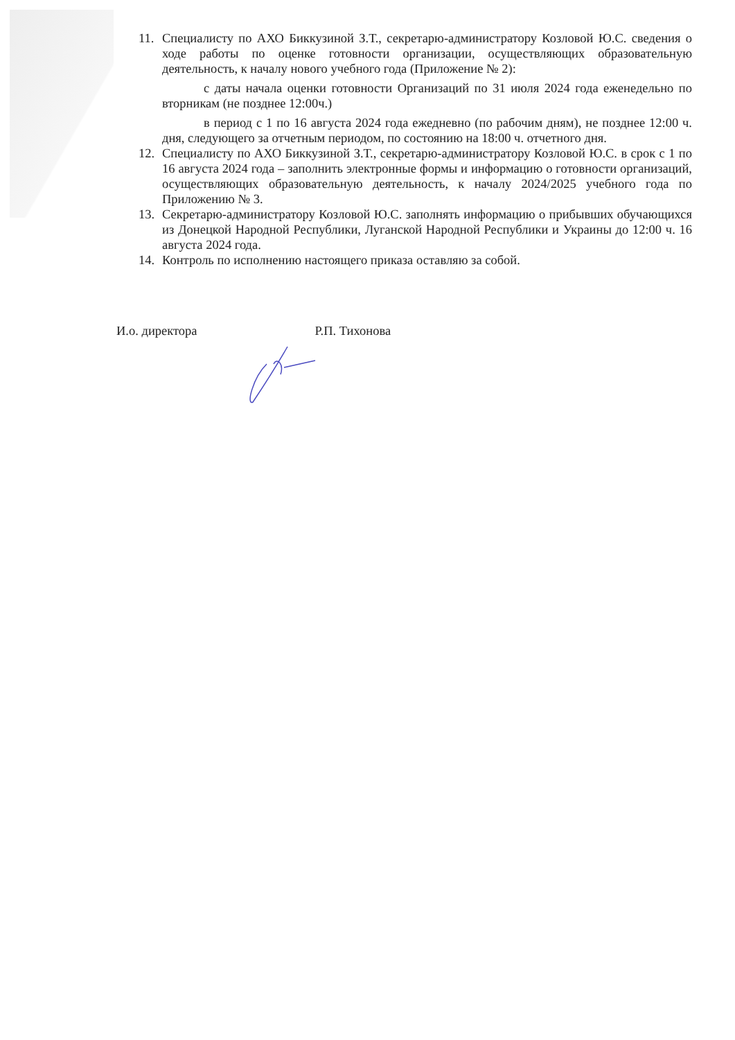11. Специалисту по АХО Биккузиной З.Т., секретарю-администратору Козловой Ю.С. сведения о ходе работы по оценке готовности организации, осуществляющих образовательную деятельность, к началу нового учебного года (Приложение № 2):
с даты начала оценки готовности Организаций по 31 июля 2024 года еженедельно по вторникам (не позднее 12:00ч.)
в период с 1 по 16 августа 2024 года ежедневно (по рабочим дням), не позднее 12:00 ч. дня, следующего за отчетным периодом, по состоянию на 18:00 ч. отчетного дня.
12. Специалисту по АХО Биккузиной З.Т., секретарю-администратору Козловой Ю.С. в срок с 1 по 16 августа 2024 года – заполнить электронные формы и информацию о готовности организаций, осуществляющих образовательную деятельность, к началу 2024/2025 учебного года по Приложению № 3.
13. Секретарю-администратору Козловой Ю.С. заполнять информацию о прибывших обучающихся из Донецкой Народной Республики, Луганской Народной Республики и Украины до 12:00 ч. 16 августа 2024 года.
14. Контроль по исполнению настоящего приказа оставляю за собой.
И.о. директора Р.П. Тихонова